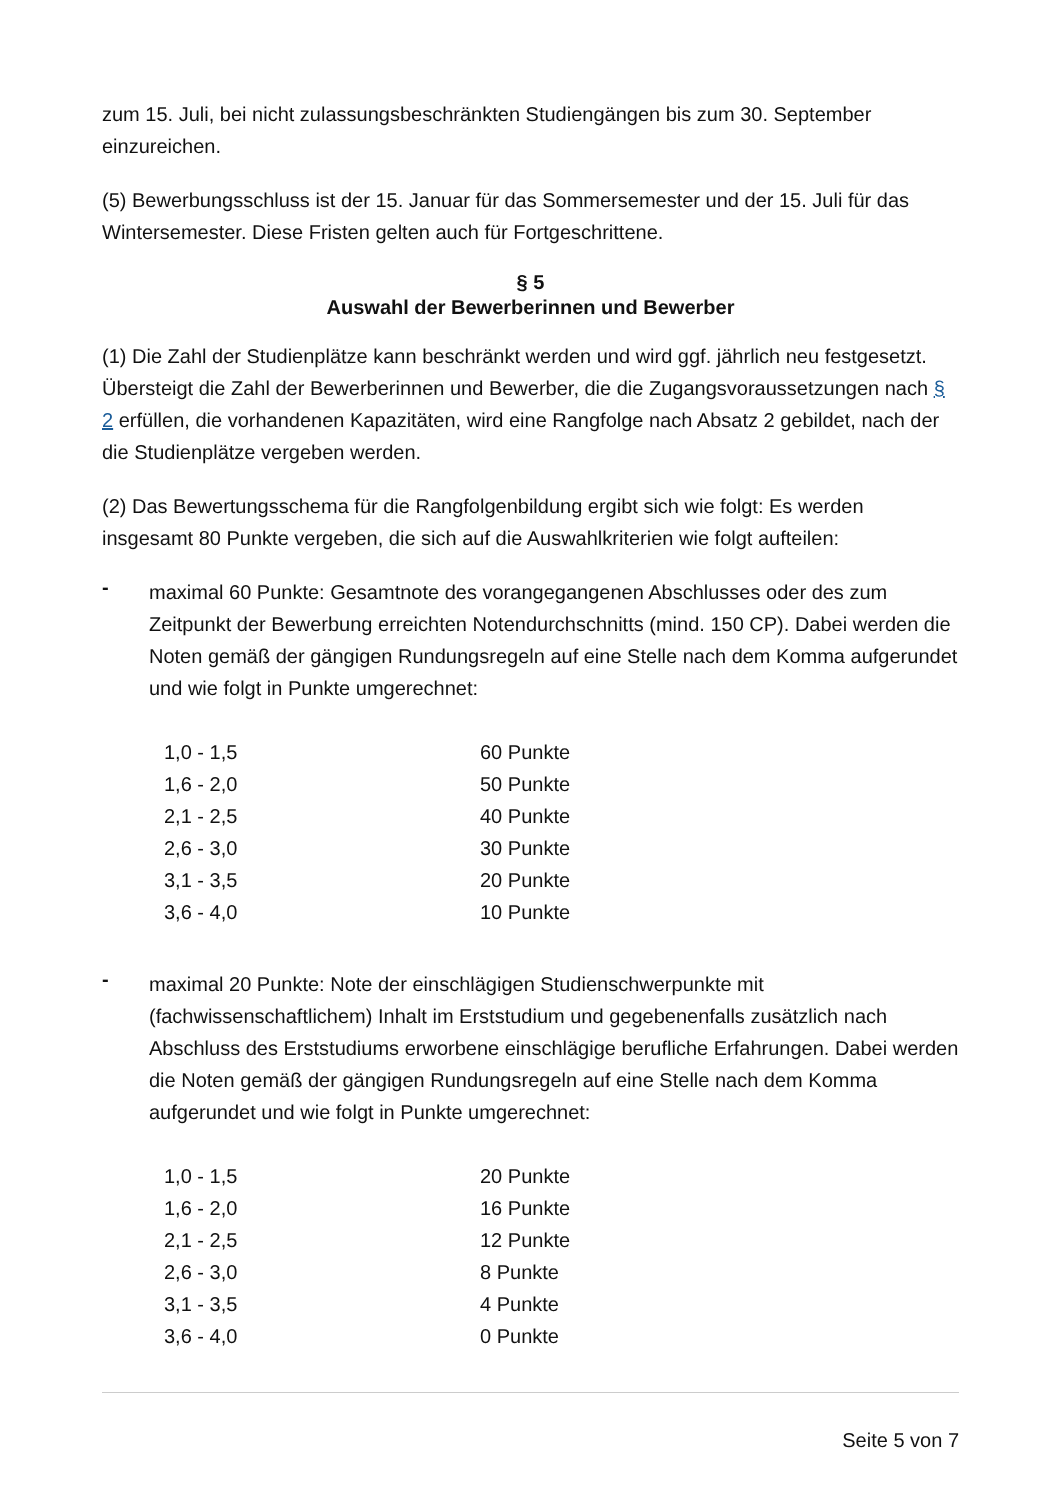zum 15. Juli, bei nicht zulassungsbeschränkten Studiengängen bis zum 30. September einzureichen.
(5) Bewerbungsschluss ist der 15. Januar für das Sommersemester und der 15. Juli für das Wintersemester. Diese Fristen gelten auch für Fortgeschrittene.
§ 5
Auswahl der Bewerberinnen und Bewerber
(1) Die Zahl der Studienplätze kann beschränkt werden und wird ggf. jährlich neu festgesetzt. Übersteigt die Zahl der Bewerberinnen und Bewerber, die die Zugangsvoraussetzungen nach § 2 erfüllen, die vorhandenen Kapazitäten, wird eine Rangfolge nach Absatz 2 gebildet, nach der die Studienplätze vergeben werden.
(2) Das Bewertungsschema für die Rangfolgenbildung ergibt sich wie folgt: Es werden insgesamt 80 Punkte vergeben, die sich auf die Auswahlkriterien wie folgt aufteilen:
-
maximal 60 Punkte: Gesamtnote des vorangegangenen Abschlusses oder des zum Zeitpunkt der Bewerbung erreichten Notendurchschnitts (mind. 150 CP). Dabei werden die Noten gemäß der gängigen Rundungsregeln auf eine Stelle nach dem Komma aufgerundet und wie folgt in Punkte umgerechnet:
| 1,0 - 1,5 | 60 Punkte |
| 1,6 - 2,0 | 50 Punkte |
| 2,1 - 2,5 | 40 Punkte |
| 2,6 - 3,0 | 30 Punkte |
| 3,1 - 3,5 | 20 Punkte |
| 3,6 - 4,0 | 10 Punkte |
-
maximal 20 Punkte: Note der einschlägigen Studienschwerpunkte mit (fachwissenschaftlichem) Inhalt im Erststudium und gegebenenfalls zusätzlich nach Abschluss des Erststudiums erworbene einschlägige berufliche Erfahrungen. Dabei werden die Noten gemäß der gängigen Rundungsregeln auf eine Stelle nach dem Komma aufgerundet und wie folgt in Punkte umgerechnet:
| 1,0 - 1,5 | 20 Punkte |
| 1,6 - 2,0 | 16 Punkte |
| 2,1 - 2,5 | 12 Punkte |
| 2,6 - 3,0 | 8 Punkte |
| 3,1 - 3,5 | 4 Punkte |
| 3,6 - 4,0 | 0 Punkte |
Seite 5 von 7